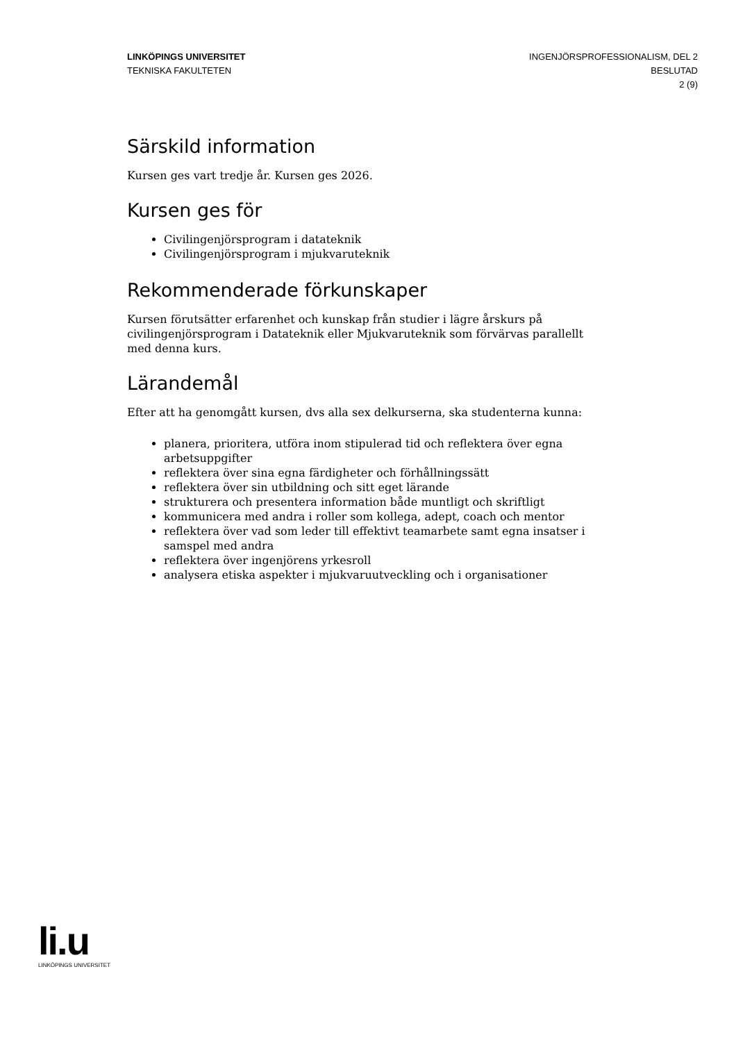LINKÖPINGS UNIVERSITET
TEKNISKA FAKULTETEN
INGENJÖRSPROFESSIONALISM, DEL 2
BESLUTAD
2 (9)
Särskild information
Kursen ges vart tredje år. Kursen ges 2026.
Kursen ges för
Civilingenjörsprogram i datateknik
Civilingenjörsprogram i mjukvaruteknik
Rekommenderade förkunskaper
Kursen förutsätter erfarenhet och kunskap från studier i lägre årskurs på civilingenjörsprogram i Datateknik eller Mjukvaruteknik som förvärvas parallellt med denna kurs.
Lärandemål
Efter att ha genomgått kursen, dvs alla sex delkurserna, ska studenterna kunna:
planera, prioritera, utföra inom stipulerad tid och reflektera över egna arbetsuppgifter
reflektera över sina egna färdigheter och förhållningssätt
reflektera över sin utbildning och sitt eget lärande
strukturera och presentera information både muntligt och skriftligt
kommunicera med andra i roller som kollega, adept, coach och mentor
reflektera över vad som leder till effektivt teamarbete samt egna insatser i samspel med andra
reflektera över ingenjörens yrkesroll
analysera etiska aspekter i mjukvaruutveckling och i organisationer
li.u
LINKÖPINGS UNIVERSITET